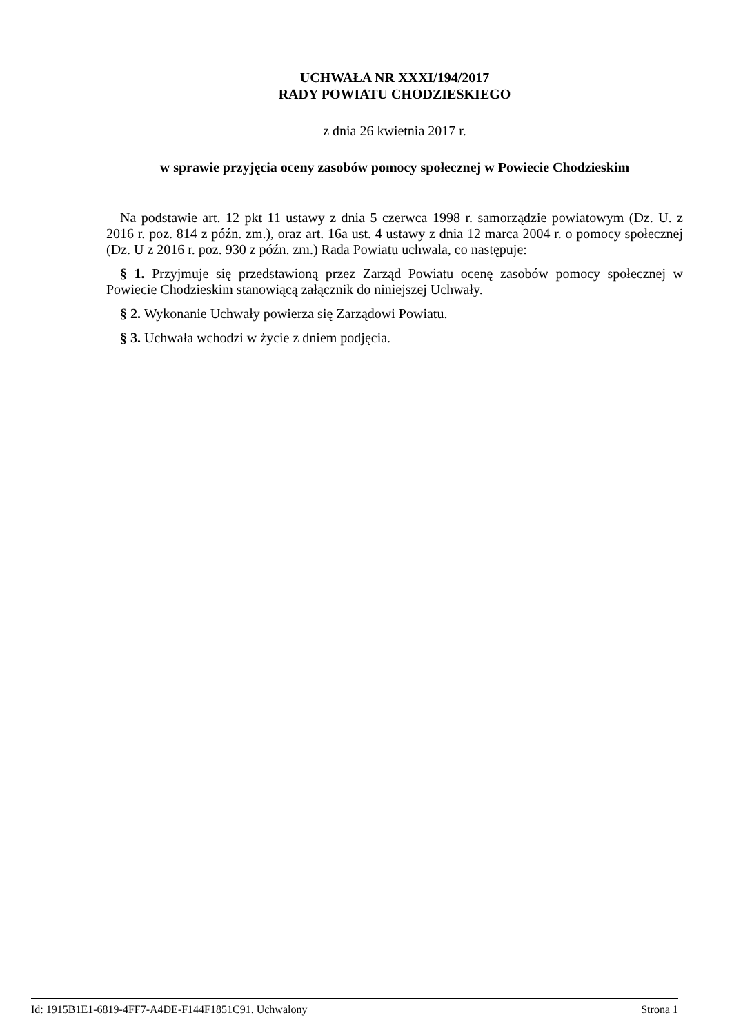UCHWAŁA NR XXXI/194/2017
RADY POWIATU CHODZIESKIEGO
z dnia 26 kwietnia 2017 r.
w sprawie przyjęcia oceny zasobów pomocy społecznej w Powiecie Chodzieskim
Na podstawie art. 12 pkt 11 ustawy z dnia 5 czerwca 1998 r. samorządzie powiatowym (Dz. U. z 2016 r. poz. 814 z późn. zm.), oraz art. 16a ust. 4 ustawy z dnia 12 marca 2004 r. o pomocy społecznej (Dz. U z 2016 r. poz. 930 z późn. zm.) Rada Powiatu uchwala, co następuje:
§ 1. Przyjmuje się przedstawioną przez Zarząd Powiatu ocenę zasobów pomocy społecznej w Powiecie Chodzieskim stanowiącą załącznik do niniejszej Uchwały.
§ 2. Wykonanie Uchwały powierza się Zarządowi Powiatu.
§ 3. Uchwała wchodzi w życie z dniem podjęcia.
Id: 1915B1E1-6819-4FF7-A4DE-F144F1851C91. Uchwalony Strona 1